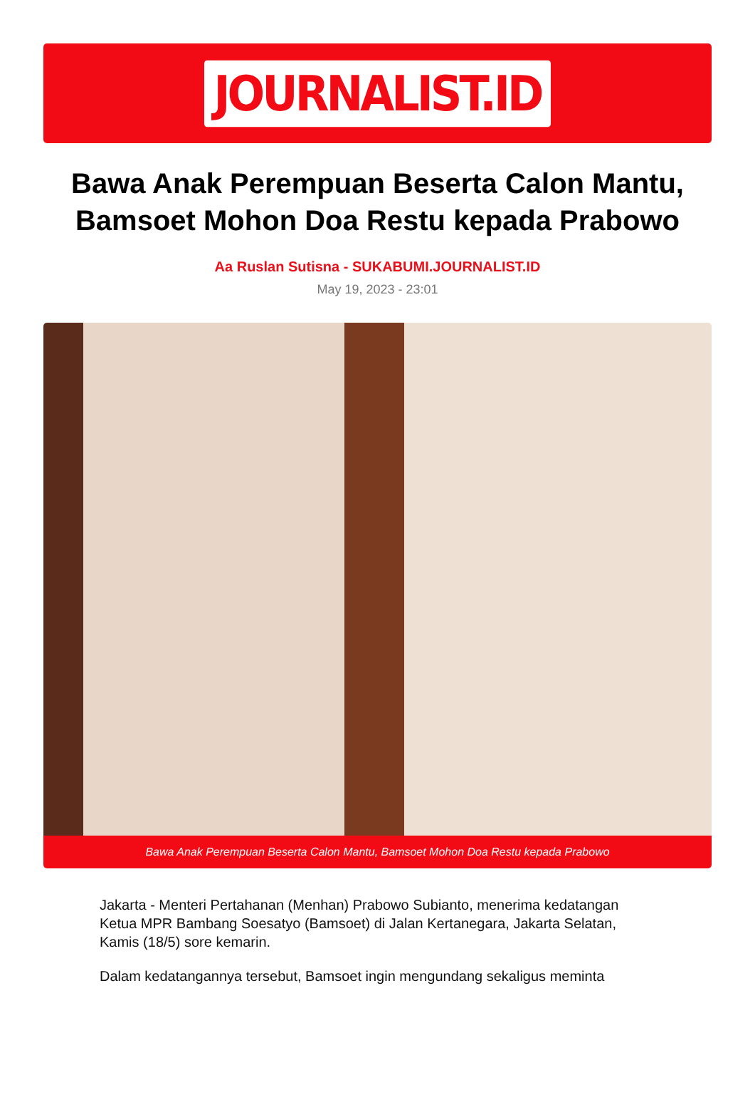JOURNALIST.ID
Bawa Anak Perempuan Beserta Calon Mantu, Bamsoet Mohon Doa Restu kepada Prabowo
Aa Ruslan Sutisna - SUKABUMI.JOURNALIST.ID
May 19, 2023 - 23:01
Bawa Anak Perempuan Beserta Calon Mantu, Bamsoet Mohon Doa Restu kepada Prabowo
Jakarta - Menteri Pertahanan (Menhan) Prabowo Subianto, menerima kedatangan Ketua MPR Bambang Soesatyo (Bamsoet) di Jalan Kertanegara, Jakarta Selatan, Kamis (18/5) sore kemarin.
Dalam kedatangannya tersebut, Bamsoet ingin mengundang sekaligus meminta